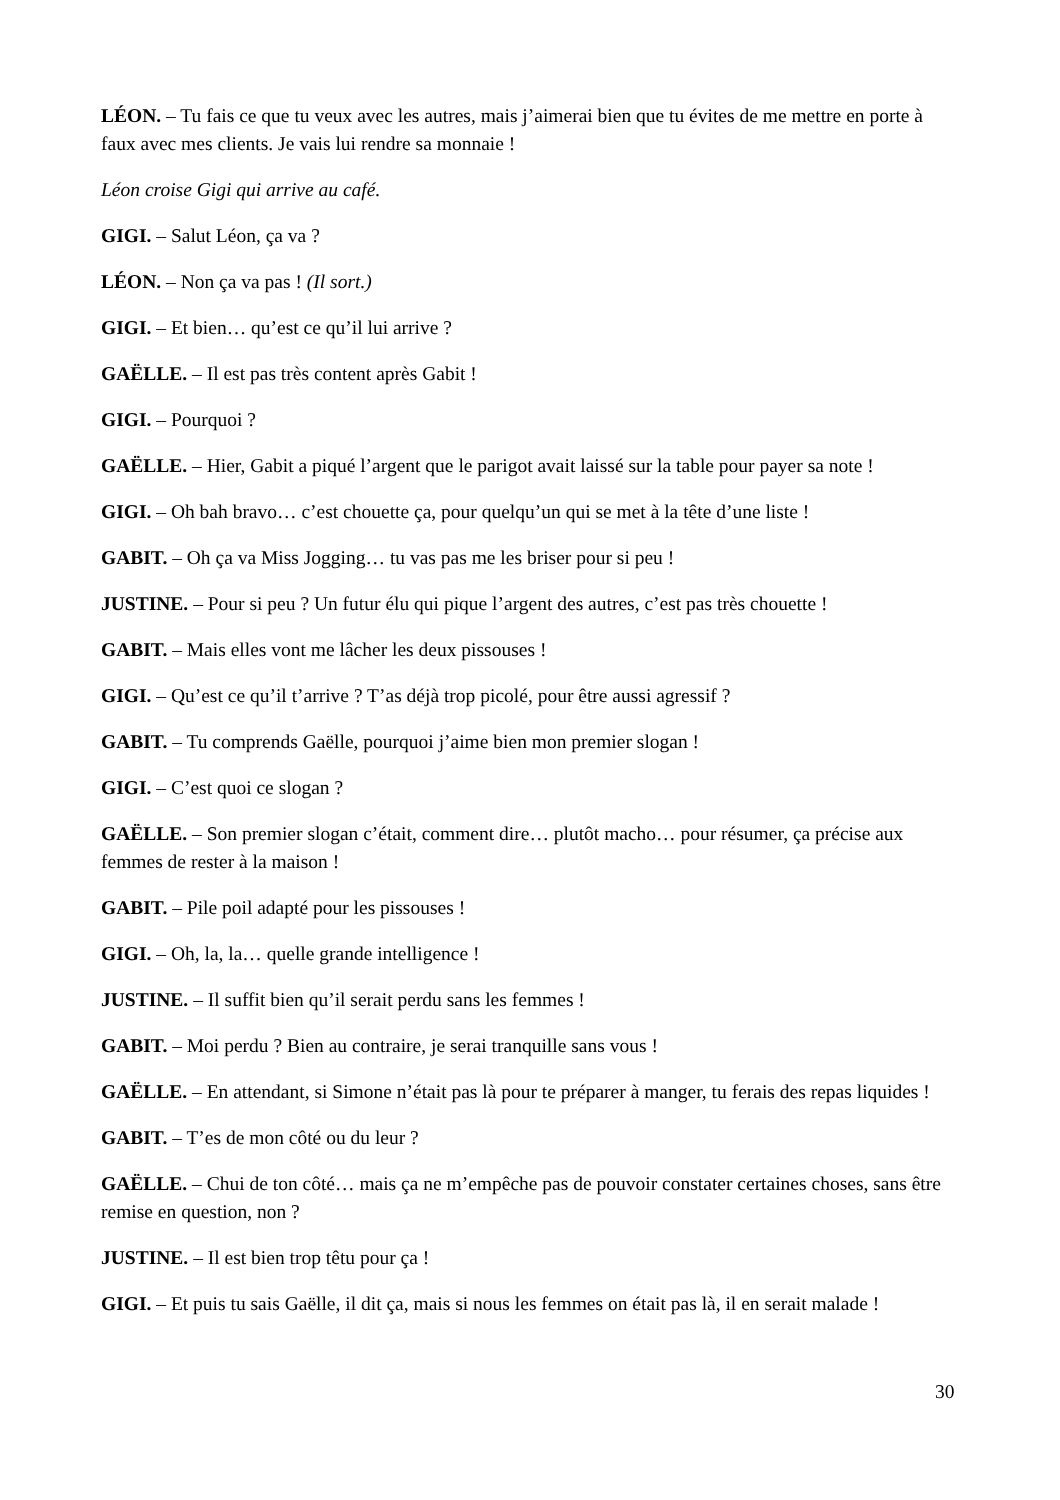LÉON. – Tu fais ce que tu veux avec les autres, mais j’aimerai bien que tu évites de me mettre en porte à faux avec mes clients. Je vais lui rendre sa monnaie !
Léon croise Gigi qui arrive au café.
GIGI. – Salut Léon, ça va ?
LÉON. – Non ça va pas ! (Il sort.)
GIGI. – Et bien… qu’est ce qu’il lui arrive ?
GAËLLE. – Il est pas très content après Gabit !
GIGI. – Pourquoi ?
GAËLLE. – Hier, Gabit a piqué l’argent que le parigot avait laissé sur la table pour payer sa note !
GIGI. – Oh bah bravo… c’est chouette ça, pour quelqu’un qui se met à la tête d’une liste !
GABIT. – Oh ça va Miss Jogging… tu vas pas me les briser pour si peu !
JUSTINE. – Pour si peu ? Un futur élu qui pique l’argent des autres, c’est pas très chouette !
GABIT. – Mais elles vont me lâcher les deux pissouses !
GIGI. – Qu’est ce qu’il t’arrive ? T’as déjà trop picolé, pour être aussi agressif ?
GABIT. – Tu comprends Gaëlle, pourquoi j’aime bien mon premier slogan !
GIGI. – C’est quoi ce slogan ?
GAËLLE. – Son premier slogan c’était, comment dire… plutôt macho… pour résumer, ça précise aux femmes de rester à la maison !
GABIT. – Pile poil adapté pour les pissouses !
GIGI. – Oh, la, la… quelle grande intelligence !
JUSTINE. – Il suffit bien qu’il serait perdu sans les femmes !
GABIT. – Moi perdu ? Bien au contraire, je serai tranquille sans vous !
GAËLLE. – En attendant, si Simone n’était pas là pour te préparer à manger, tu ferais des repas liquides !
GABIT. – T’es de mon côté ou du leur ?
GAËLLE. – Chui de ton côté… mais ça ne m’empêche pas de pouvoir constater certaines choses, sans être remise en question, non ?
JUSTINE. – Il est bien trop têtu pour ça !
GIGI. – Et puis tu sais Gaëlle, il dit ça, mais si nous les femmes on était pas là, il en serait malade !
30